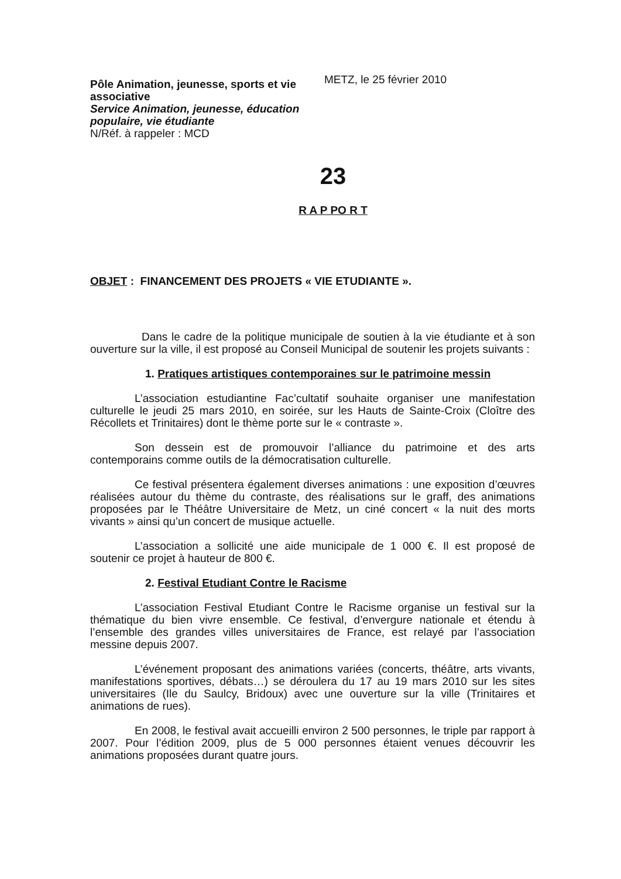Pôle Animation, jeunesse, sports et vie associative
Service Animation, jeunesse, éducation populaire, vie étudiante
N/Réf. à rappeler : MCD
METZ, le 25 février 2010
23
R A P PO R T
OBJET : FINANCEMENT DES PROJETS « VIE ETUDIANTE ».
Dans le cadre de la politique municipale de soutien à la vie étudiante et à son ouverture sur la ville, il est proposé au Conseil Municipal de soutenir les projets suivants :
1. Pratiques artistiques contemporaines sur le patrimoine messin
L’association estudiantine Fac’cultatif souhaite organiser une manifestation culturelle le jeudi 25 mars 2010, en soirée, sur les Hauts de Sainte-Croix (Cloître des Récollets et Trinitaires) dont le thème porte sur le « contraste ».
Son dessein est de promouvoir l’alliance du patrimoine et des arts contemporains comme outils de la démocratisation culturelle.
Ce festival présentera également diverses animations : une exposition d’œuvres réalisées autour du thème du contraste, des réalisations sur le graff, des animations proposées par le Théâtre Universitaire de Metz, un ciné concert « la nuit des morts vivants » ainsi qu’un concert de musique actuelle.
L’association a sollicité une aide municipale de 1 000 €. Il est proposé de soutenir ce projet à hauteur de 800 €.
2. Festival Etudiant Contre le Racisme
L’association Festival Etudiant Contre le Racisme organise un festival sur la thématique du bien vivre ensemble. Ce festival, d’envergure nationale et étendu à l’ensemble des grandes villes universitaires de France, est relayé par l’association messine depuis 2007.
L’événement proposant des animations variées (concerts, théâtre, arts vivants, manifestations sportives, débats…) se déroulera du 17 au 19 mars 2010 sur les sites universitaires (Ile du Saulcy, Bridoux) avec une ouverture sur la ville (Trinitaires et animations de rues).
En 2008, le festival avait accueilli environ 2 500 personnes, le triple par rapport à 2007. Pour l’édition 2009, plus de 5 000 personnes étaient venues découvrir les animations proposées durant quatre jours.